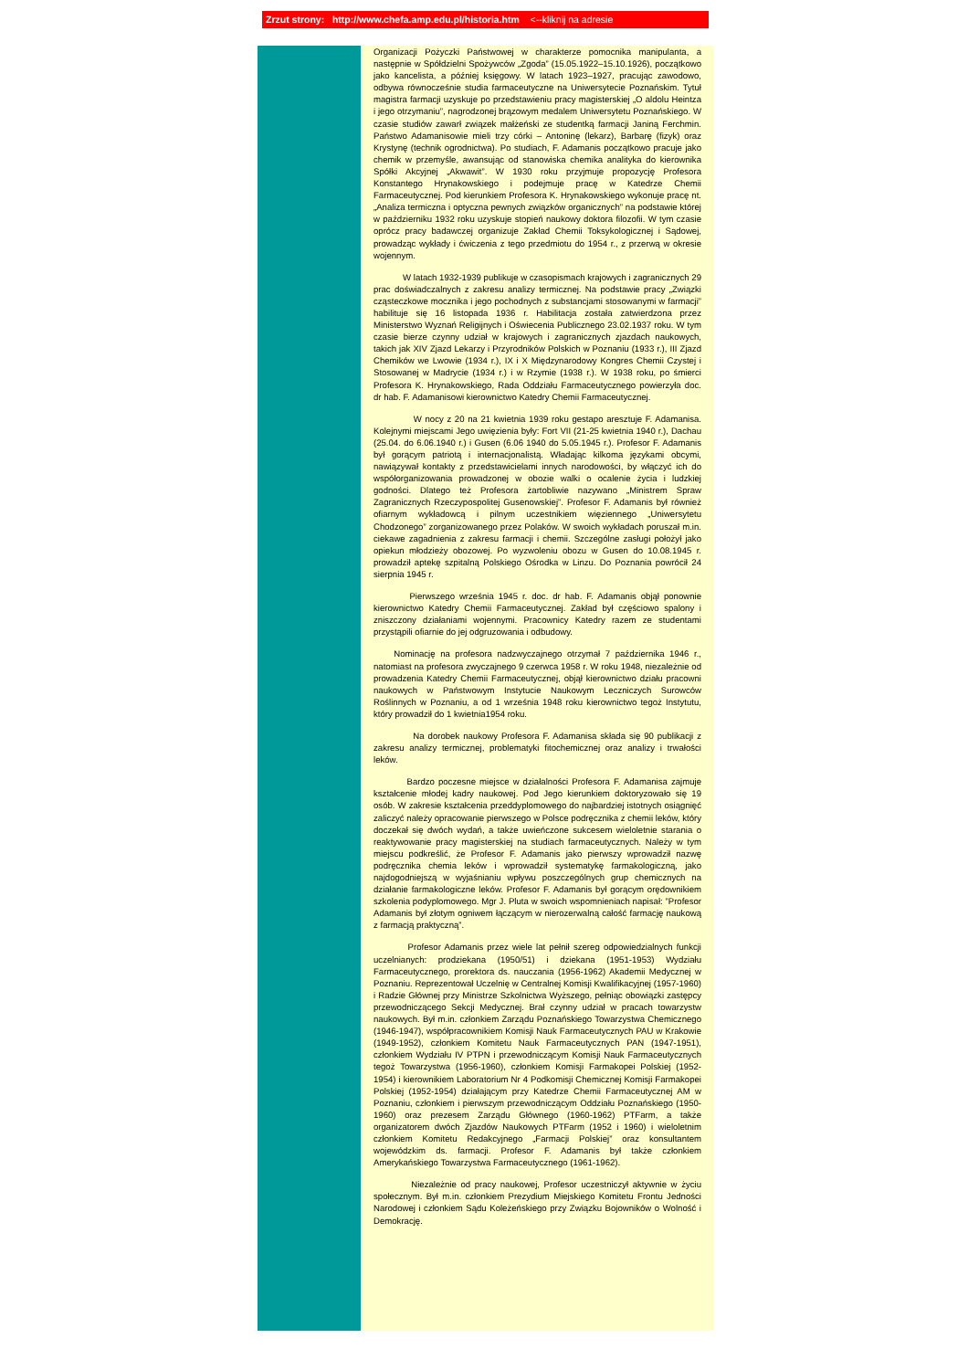Zrzut strony: http://www.chefa.amp.edu.pl/historia.htm <--kliknij na adresie
Organizacji Pożyczki Państwowej w charakterze pomocnika manipulanta, a następnie w Spółdzielni Spożywców „Zgoda” (15.05.1922–15.10.1926), początkowo jako kancelista, a później księgowy. W latach 1923–1927, pracując zawodowo, odbywa równocześnie studia farmaceutyczne na Uniwersytecie Poznańskim. Tytuł magistra farmacji uzyskuje po przedstawieniu pracy magisterskiej „O aldolu Heintza i jego otrzymaniu”, nagrodzonej brązowym medalem Uniwersytetu Poznańskiego. W czasie studiów zawarł związek małżeński ze studentką farmacji Janiną Ferchmin. Państwo Adamanisowie mieli trzy córki – Antoninę (lekarz), Barbarę (fizyk) oraz Krystynę (technik ogrodnictwa). Po studiach, F. Adamanis początkowo pracuje jako chemik w przemyśle, awansując od stanowiska chemika analityka do kierownika Spółki Akcyjnej „Akwawit”. W 1930 roku przyjmuje propozycję Profesora Konstantego Hrynakowskiego i podejmuje pracę w Katedrze Chemii Farmaceutycznej. Pod kierunkiem Profesora K. Hrynakowskiego wykonuje pracę nt. „Analiza termiczna i optyczna pewnych związków organicznych” na podstawie której w październiku 1932 roku uzyskuje stopień naukowy doktora filozofii. W tym czasie oprócz pracy badawczej organizuje Zakład Chemii Toksykologicznej i Sądowej, prowadząc wykłady i ćwiczenia z tego przedmiotu do 1954 r., z przerwą w okresie wojennym.
W latach 1932-1939 publikuje w czasopismach krajowych i zagranicznych 29 prac doświadczalnych z zakresu analizy termicznej. Na podstawie pracy „Związki cząsteczkowe mocznika i jego pochodnych z substancjami stosowanymi w farmacji” habilituje się 16 listopada 1936 r. Habilitacja została zatwierdzona przez Ministerstwo Wyznań Religijnych i Oświecenia Publicznego 23.02.1937 roku. W tym czasie bierze czynny udział w krajowych i zagranicznych zjazdach naukowych, takich jak XIV Zjazd Lekarzy i Przyrodników Polskich w Poznaniu (1933 r.), III Zjazd Chemików we Lwowie (1934 r.), IX i X Międzynarodowy Kongres Chemii Czystej i Stosowanej w Madrycie (1934 r.) i w Rzymie (1938 r.). W 1938 roku, po śmierci Profesora K. Hrynakowskiego, Rada Oddziału Farmaceutycznego powierzyła doc. dr hab. F. Adamanisowi kierownictwo Katedry Chemii Farmaceutycznej.
W nocy z 20 na 21 kwietnia 1939 roku gestapo aresztuje F. Adamanisa. Kolejnymi miejscami Jego uwięzienia były: Fort VII (21-25 kwietnia 1940 r.), Dachau (25.04. do 6.06.1940 r.) i Gusen (6.06 1940 do 5.05.1945 r.). Profesor F. Adamanis był gorącym patriotą i internacjonalistą. Władając kilkoma językami obcymi, nawiązywał kontakty z przedstawicielami innych narodowości, by włączyć ich do współorganizowania prowadzonej w obozie walki o ocalenie życia i ludzkiej godności. Dlatego też Profesora żartobliwie nazywano „Ministrem Spraw Zagranicznych Rzeczypospolitej Gusenowskiej”. Profesor F. Adamanis był również ofiarnym wykładowcą i pilnym uczestnikiem więziennego „Uniwersytetu Chodzonego” zorganizowanego przez Polaków. W swoich wykładach poruszał m.in. ciekawe zagadnienia z zakresu farmacji i chemii. Szczególne zasługi położył jako opiekun młodzieży obozowej. Po wyzwoleniu obozu w Gusen do 10.08.1945 r. prowadził aptekę szpitalną Polskiego Ośrodka w Linzu. Do Poznania powrócił 24 sierpnia 1945 r.
Pierwszego września 1945 r. doc. dr hab. F. Adamanis objął ponownie kierownictwo Katedry Chemii Farmaceutycznej. Zakład był częściowo spalony i zniszczony działaniami wojennymi. Pracownicy Katedry razem ze studentami przystąpili ofiarnie do jej odgruzowania i odbudowy.
Nominację na profesora nadzwyczajnego otrzymał 7 października 1946 r., natomiast na profesora zwyczajnego 9 czerwca 1958 r. W roku 1948, niezależnie od prowadzenia Katedry Chemii Farmaceutycznej, objął kierownictwo działu pracowni naukowych w Państwowym Instytucie Naukowym Leczniczych Surowców Roślinnych w Poznaniu, a od 1 września 1948 roku kierownictwo tegoż Instytutu, który prowadził do 1 kwietnia1954 roku.
Na dorobek naukowy Profesora F. Adamanisa składa się 90 publikacji z zakresu analizy termicznej, problematyki fitochemicznej oraz analizy i trwałości leków.
Bardzo poczesne miejsce w działalności Profesora F. Adamanisa zajmuje kształcenie młodej kadry naukowej. Pod Jego kierunkiem doktoryzowało się 19 osób. W zakresie kształcenia przeddyplomowego do najbardziej istotnych osiągnięć zaliczyć należy opracowanie pierwszego w Polsce podręcznika z chemii leków, który doczekał się dwóch wydań, a także uwieńczone sukcesem wieloletnie starania o reaktywowanie pracy magisterskiej na studiach farmaceutycznych. Należy w tym miejscu podkreślić, że Profesor F. Adamanis jako pierwszy wprowadził nazwę podręcznika chemia leków i wprowadził systematykę farmakologiczną, jako najdogodniejszą w wyjaśnianiu wpływu poszczególnych grup chemicznych na działanie farmakologiczne leków. Profesor F. Adamanis był gorącym orędownikiem szkolenia podyplomowego. Mgr J. Pluta w swoich wspomnieniach napisał: ”Profesor Adamanis był złotym ogniwem łączącym w nierozerwalną całość farmację naukową z farmacją praktyczną”.
Profesor Adamanis przez wiele lat pełnił szereg odpowiedzialnych funkcji uczelnianych: prodziekana (1950/51) i dziekana (1951-1953) Wydziału Farmaceutycznego, prorektora ds. nauczania (1956-1962) Akademii Medycznej w Poznaniu. Reprezentował Uczelnię w Centralnej Komisji Kwalifikacyjnej (1957-1960) i Radzie Głównej przy Ministrze Szkolnictwa Wyższego, pełniąc obowiązki zastępcy przewodniczącego Sekcji Medycznej. Brał czynny udział w pracach towarzystw naukowych. Był m.in. członkiem Zarządu Poznańskiego Towarzystwa Chemicznego (1946-1947), współpracownikiem Komisji Nauk Farmaceutycznych PAU w Krakowie (1949-1952), członkiem Komitetu Nauk Farmaceutycznych PAN (1947-1951), członkiem Wydziału IV PTPN i przewodniczącym Komisji Nauk Farmaceutycznych tegoż Towarzystwa (1956-1960), członkiem Komisji Farmakopei Polskiej (1952-1954) i kierownikiem Laboratorium Nr 4 Podkomisji Chemicznej Komisji Farmakopei Polskiej (1952-1954) działającym przy Katedrze Chemii Farmaceutycznej AM w Poznaniu, członkiem i pierwszym przewodniczącym Oddziału Poznańskiego (1950-1960) oraz prezesem Zarządu Głównego (1960-1962) PTFarm, a także organizatorem dwóch Zjazdów Naukowych PTFarm (1952 i 1960) i wieloletnim członkiem Komitetu Redakcyjnego „Farmacji Polskiej” oraz konsultantem wojewódzkim ds. farmacji. Profesor F. Adamanis był także członkiem Amerykańskiego Towarzystwa Farmaceutycznego (1961-1962).
Niezależnie od pracy naukowej, Profesor uczestniczył aktywnie w życiu społecznym. Był m.in. członkiem Prezydium Miejskiego Komitetu Frontu Jedności Narodowej i członkiem Sądu Koleżeńskiego przy Związku Bojowników o Wolność i Demokrację.